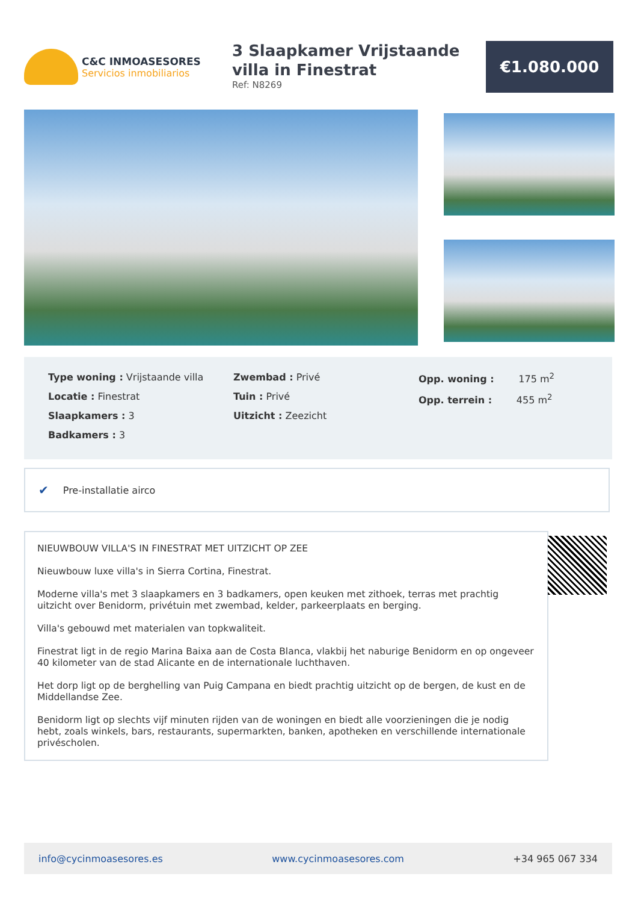C&C INMOASESORES
Servicios inmobiliarios
3 Slaapkamer Vrijstaande villa in Finestrat
Ref: N8269
€1.080.000
Type woning : Vrijstaande villa
Locatie : Finestrat
Slaapkamers : 3
Badkamers : 3
Zwembad : Privé
Tuin : Privé
Uitzicht : Zeezicht
Opp. woning : 175 m<sup>2</sup>
Opp. terrein : 455 m<sup>2</sup>
✔ Pre-installatie airco
NIEUWBOUW VILLA'S IN FINESTRAT MET UITZICHT OP ZEE
Nieuwbouw luxe villa's in Sierra Cortina, Finestrat.
Moderne villa's met 3 slaapkamers en 3 badkamers, open keuken met zithoek, terras met prachtig uitzicht over Benidorm, privétuin met zwembad, kelder, parkeerplaats en berging.
Villa's gebouwd met materialen van topkwaliteit.
Finestrat ligt in de regio Marina Baixa aan de Costa Blanca, vlakbij het naburige Benidorm en op ongeveer 40 kilometer van de stad Alicante en de internationale luchthaven.
Het dorp ligt op de berghelling van Puig Campana en biedt prachtig uitzicht op de bergen, de kust en de Middellandse Zee.
Benidorm ligt op slechts vijf minuten rijden van de woningen en biedt alle voorzieningen die je nodig hebt, zoals winkels, bars, restaurants, supermarkten, banken, apotheken en verschillende internationale privéscholen.
info@cycinmoasesores.es www.cycinmoasesores.com +34 965 067 334